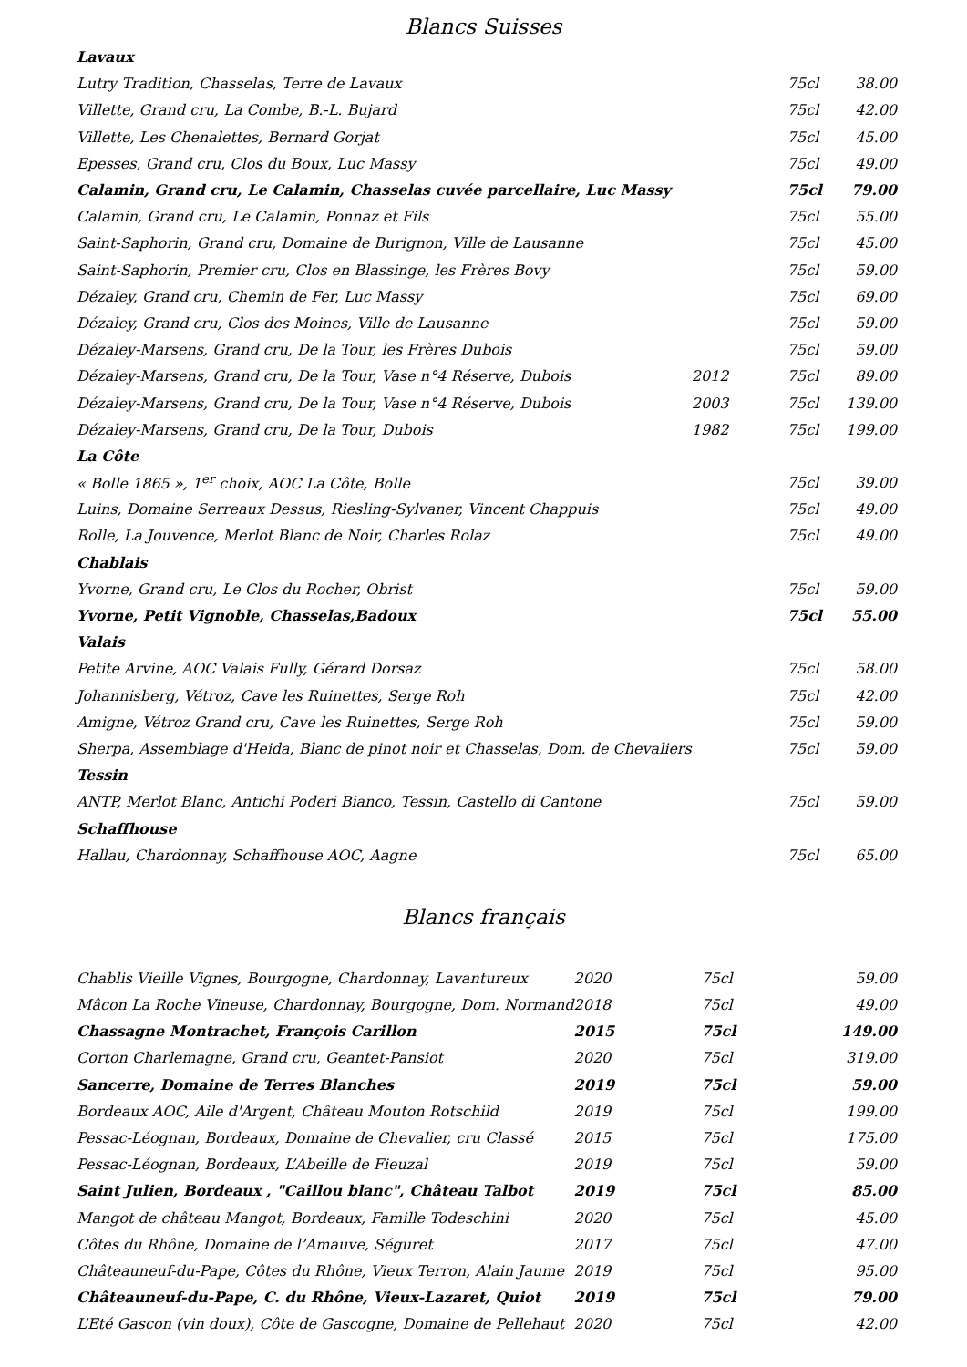Blancs Suisses
| Lavaux | | | |
| Lutry Tradition, Chasselas, Terre de Lavaux | | 75cl | 38.00 |
| Villette, Grand cru, La Combe, B.-L. Bujard | | 75cl | 42.00 |
| Villette, Les Chenalettes, Bernard Gorjat | | 75cl | 45.00 |
| Epesses, Grand cru, Clos du Boux, Luc Massy | | 75cl | 49.00 |
| Calamin, Grand cru, Le Calamin, Chasselas cuvée parcellaire, Luc Massy | | 75cl | 79.00 |
| Calamin, Grand cru, Le Calamin, Ponnaz et Fils | | 75cl | 55.00 |
| Saint-Saphorin, Grand cru, Domaine de Burignon, Ville de Lausanne | | 75cl | 45.00 |
| Saint-Saphorin, Premier cru, Clos en Blassinge, les Frères Bovy | | 75cl | 59.00 |
| Dézaley, Grand cru, Chemin de Fer, Luc Massy | | 75cl | 69.00 |
| Dézaley, Grand cru, Clos des Moines, Ville de Lausanne | | 75cl | 59.00 |
| Dézaley-Marsens, Grand cru, De la Tour, les Frères Dubois | | 75cl | 59.00 |
| Dézaley-Marsens, Grand cru, De la Tour, Vase n°4 Réserve, Dubois | 2012 | 75cl | 89.00 |
| Dézaley-Marsens, Grand cru, De la Tour, Vase n°4 Réserve, Dubois | 2003 | 75cl | 139.00 |
| Dézaley-Marsens, Grand cru, De la Tour, Dubois | 1982 | 75cl | 199.00 |
| La Côte | | | |
| « Bolle 1865 », 1<sup>er</sup> choix, AOC La Côte, Bolle | | 75cl | 39.00 |
| Luins, Domaine Serreaux Dessus, Riesling-Sylvaner, Vincent Chappuis | | 75cl | 49.00 |
| Rolle, La Jouvence, Merlot Blanc de Noir, Charles Rolaz | | 75cl | 49.00 |
| Chablais | | | |
| Yvorne, Grand cru, Le Clos du Rocher, Obrist | | 75cl | 59.00 |
| Yvorne, Petit Vignoble, Chasselas,Badoux | | 75cl | 55.00 |
| Valais | | | |
| Petite Arvine, AOC Valais Fully, Gérard Dorsaz | | 75cl | 58.00 |
| Johannisberg, Vétroz, Cave les Ruinettes, Serge Roh | | 75cl | 42.00 |
| Amigne, Vétroz Grand cru, Cave les Ruinettes, Serge Roh | | 75cl | 59.00 |
| Sherpa, Assemblage d'Heida, Blanc de pinot noir et Chasselas, Dom. de Chevaliers | | 75cl | 59.00 |
| Tessin | | | |
| ANTP, Merlot Blanc, Antichi Poderi Bianco, Tessin, Castello di Cantone | | 75cl | 59.00 |
| Schaffhouse | | | |
| Hallau, Chardonnay, Schaffhouse AOC, Aagne | | 75cl | 65.00 |
Blancs français
| Chablis Vieille Vignes, Bourgogne, Chardonnay, Lavantureux | 2020 | 75cl | 59.00 |
| Mâcon La Roche Vineuse, Chardonnay, Bourgogne, Dom. Normand | 2018 | 75cl | 49.00 |
| Chassagne Montrachet, François Carillon | 2015 | 75cl | 149.00 |
| Corton Charlemagne, Grand cru, Geantet-Pansiot | 2020 | 75cl | 319.00 |
| Sancerre, Domaine de Terres Blanches | 2019 | 75cl | 59.00 |
| Bordeaux AOC, Aile d'Argent, Château Mouton Rotschild | 2019 | 75cl | 199.00 |
| Pessac-Léognan, Bordeaux, Domaine de Chevalier, cru Classé | 2015 | 75cl | 175.00 |
| Pessac-Léognan, Bordeaux, L’Abeille de Fieuzal | 2019 | 75cl | 59.00 |
| Saint Julien, Bordeaux , "Caillou blanc", Château Talbot | 2019 | 75cl | 85.00 |
| Mangot de château Mangot, Bordeaux, Famille Todeschini | 2020 | 75cl | 45.00 |
| Côtes du Rhône, Domaine de l’Amauve, Séguret | 2017 | 75cl | 47.00 |
| Châteauneuf-du-Pape, Côtes du Rhône, Vieux Terron, Alain Jaume | 2019 | 75cl | 95.00 |
| Châteauneuf-du-Pape, C. du Rhône, Vieux-Lazaret, Quiot | 2019 | 75cl | 79.00 |
| L’Eté Gascon (vin doux), Côte de Gascogne, Domaine de Pellehaut | 2020 | 75cl | 42.00 |